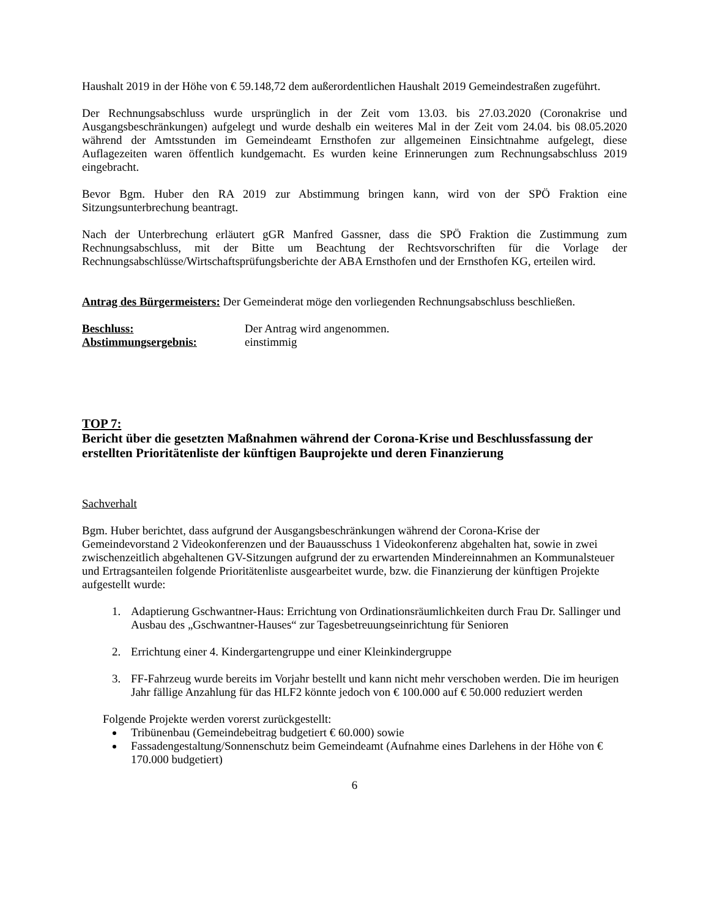Haushalt 2019 in der Höhe von € 59.148,72 dem außerordentlichen Haushalt 2019 Gemeindestraßen zugeführt.
Der Rechnungsabschluss wurde ursprünglich in der Zeit vom 13.03. bis 27.03.2020 (Coronakrise und Ausgangsbeschränkungen) aufgelegt und wurde deshalb ein weiteres Mal in der Zeit vom 24.04. bis 08.05.2020 während der Amtsstunden im Gemeindeamt Ernsthofen zur allgemeinen Einsichtnahme aufgelegt, diese Auflagezeiten waren öffentlich kundgemacht. Es wurden keine Erinnerungen zum Rechnungsabschluss 2019 eingebracht.
Bevor Bgm. Huber den RA 2019 zur Abstimmung bringen kann, wird von der SPÖ Fraktion eine Sitzungsunterbrechung beantragt.
Nach der Unterbrechung erläutert gGR Manfred Gassner, dass die SPÖ Fraktion die Zustimmung zum Rechnungsabschluss, mit der Bitte um Beachtung der Rechtsvorschriften für die Vorlage der Rechnungsabschlüsse/Wirtschaftsprüfungsberichte der ABA Ernsthofen und der Ernsthofen KG, erteilen wird.
Antrag des Bürgermeisters: Der Gemeinderat möge den vorliegenden Rechnungsabschluss beschließen.
Beschluss: Der Antrag wird angenommen.
Abstimmungsergebnis: einstimmig
TOP 7:
Bericht über die gesetzten Maßnahmen während der Corona-Krise und Beschlussfassung der erstellten Prioritätenliste der künftigen Bauprojekte und deren Finanzierung
Sachverhalt
Bgm. Huber berichtet, dass aufgrund der Ausgangsbeschränkungen während der Corona-Krise der Gemeindevorstand 2 Videokonferenzen und der Bauausschuss 1 Videokonferenz abgehalten hat, sowie in zwei zwischenzeitlich abgehaltenen GV-Sitzungen aufgrund der zu erwartenden Mindereinnahmen an Kommunalsteuer und Ertragsanteilen folgende Prioritätenliste ausgearbeitet wurde, bzw. die Finanzierung der künftigen Projekte aufgestellt wurde:
1. Adaptierung Gschwantner-Haus: Errichtung von Ordinationsräumlichkeiten durch Frau Dr. Sallinger und Ausbau des „Gschwantner-Hauses“ zur Tagesbetreuungseinrichtung für Senioren
2. Errichtung einer 4. Kindergartengruppe und einer Kleinkindergruppe
3. FF-Fahrzeug wurde bereits im Vorjahr bestellt und kann nicht mehr verschoben werden. Die im heurigen Jahr fällige Anzahlung für das HLF2 könnte jedoch von € 100.000 auf € 50.000 reduziert werden
Folgende Projekte werden vorerst zurückgestellt:
Tribünenbau (Gemeindebeitrag budgetiert € 60.000) sowie
Fassadengestaltung/Sonnenschutz beim Gemeindeamt (Aufnahme eines Darlehens in der Höhe von € 170.000 budgetiert)
6